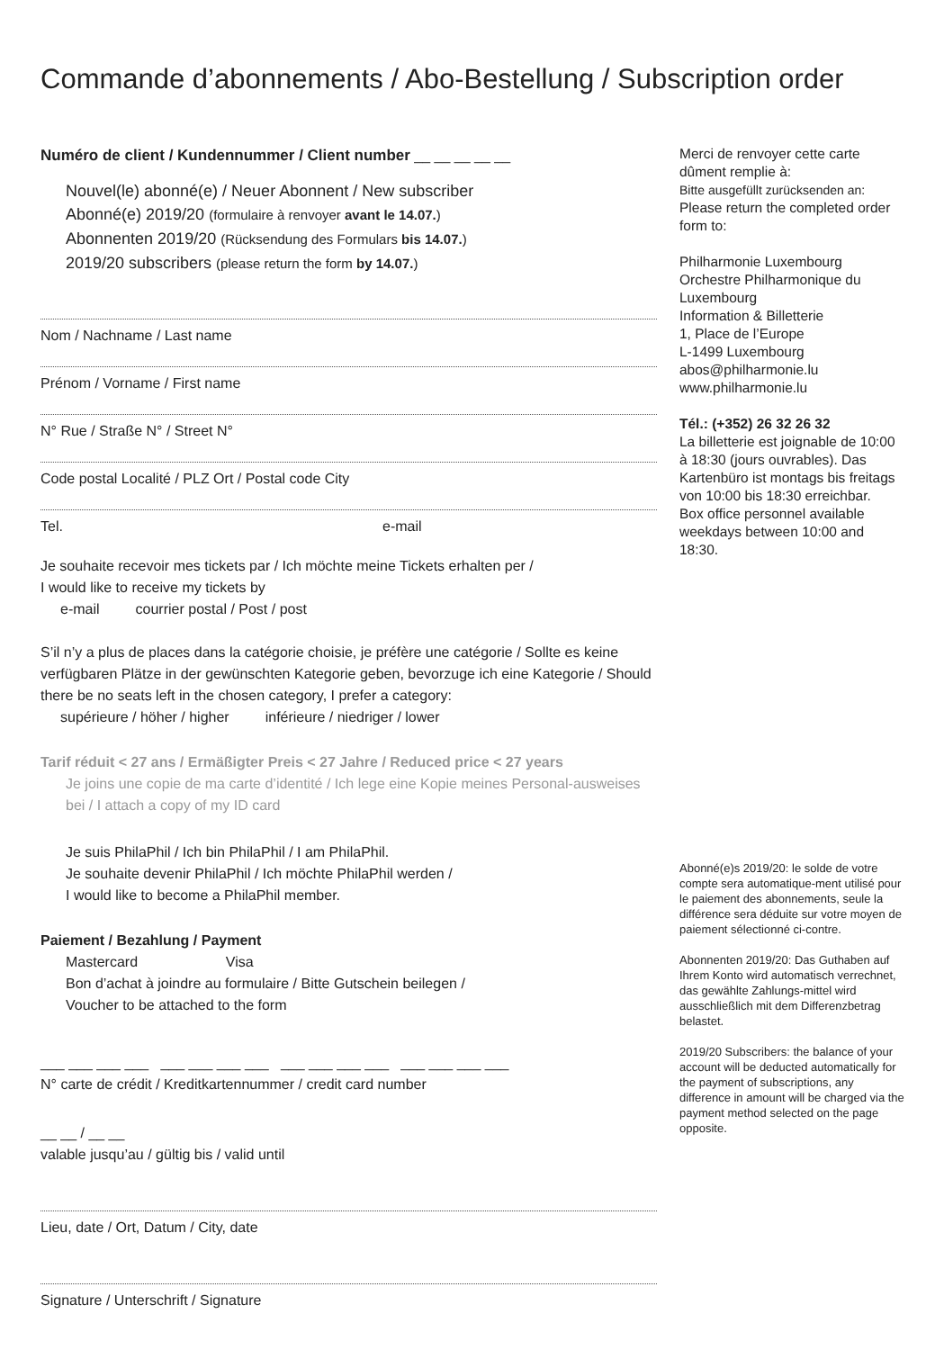Commande d’abonnements / Abo-Bestellung / Subscription order
Numéro de client / Kundennummer / Client number __ __ __ __ __
Nouvel(le) abonné(e) / Neuer Abonnent / New subscriber
Abonné(e) 2019/20 (formulaire à renvoyer avant le 14.07.)
Abonnenten 2019/20 (Rücksendung des Formulars bis 14.07.)
2019/20 subscribers (please return the form by 14.07.)
Nom / Nachname / Last name
Prénom / Vorname / First name
N° Rue / Straße N° / Street N°
Code postal Localité / PLZ Ort / Postal code City
Tel. e-mail
Je souhaite recevoir mes tickets par / Ich möchte meine Tickets erhalten per /
I would like to receive my tickets by
e-mail courrier postal / Post / post
S’il n’y a plus de places dans la catégorie choisie, je préfère une catégorie / Sollte es keine verfügbaren Plätze in der gewünschten Kategorie geben, bevorzuge ich eine Kategorie / Should there be no seats left in the chosen category, I prefer a category:
supérieure / höher / higher inférieure / niedriger / lower
Tarif réduit < 27 ans / Ermäßigter Preis < 27 Jahre / Reduced price < 27 years
Je joins une copie de ma carte d’identité / Ich lege eine Kopie meines Personal-ausweises bei / I attach a copy of my ID card
Je suis PhilaPhil / Ich bin PhilaPhil / I am PhilaPhil.
Je souhaite devenir PhilaPhil / Ich möchte PhilaPhil werden /
I would like to become a PhilaPhil member.
Paiement / Bezahlung / Payment
Mastercard Visa
Bon d’achat à joindre au formulaire / Bitte Gutschein beilegen /
Voucher to be attached to the form
___ ___ ___ ___ ___ ___ ___ ___ ___ ___ ___ ___ ___ ___ ___ ___
N° carte de crédit / Kreditkartennummer / credit card number
__ __ / __ __
valable jusqu’au / gültig bis / valid until
Lieu, date / Ort, Datum / City, date
Signature / Unterschrift / Signature
Merci de renvoyer cette carte dûment remplie à:
Bitte ausgefüllt zurücksenden an:
Please return the completed order form to:
Philharmonie Luxembourg
Orchestre Philharmonique du Luxembourg
Information & Billetterie
1, Place de l’Europe
L-1499 Luxembourg
abos@philharmonie.lu
www.philharmonie.lu
Tél.: (+352) 26 32 26 32
La billetterie est joignable de 10:00 à 18:30 (jours ouvrables). Das Kartenbüro ist montags bis freitags von 10:00 bis 18:30 erreichbar.
Box office personnel available weekdays between 10:00 and 18:30.
Abonné(e)s 2019/20: le solde de votre compte sera automatique-ment utilisé pour le paiement des abonnements, seule la différence sera déduite sur votre moyen de paiement sélectionné ci-contre.
Abonnenten 2019/20: Das Guthaben auf Ihrem Konto wird automatisch verrechnet, das gewählte Zahlungs-mittel wird ausschließlich mit dem Differenzbetrag belastet.
2019/20 Subscribers: the balance of your account will be deducted automatically for the payment of subscriptions, any difference in amount will be charged via the payment method selected on the page opposite.